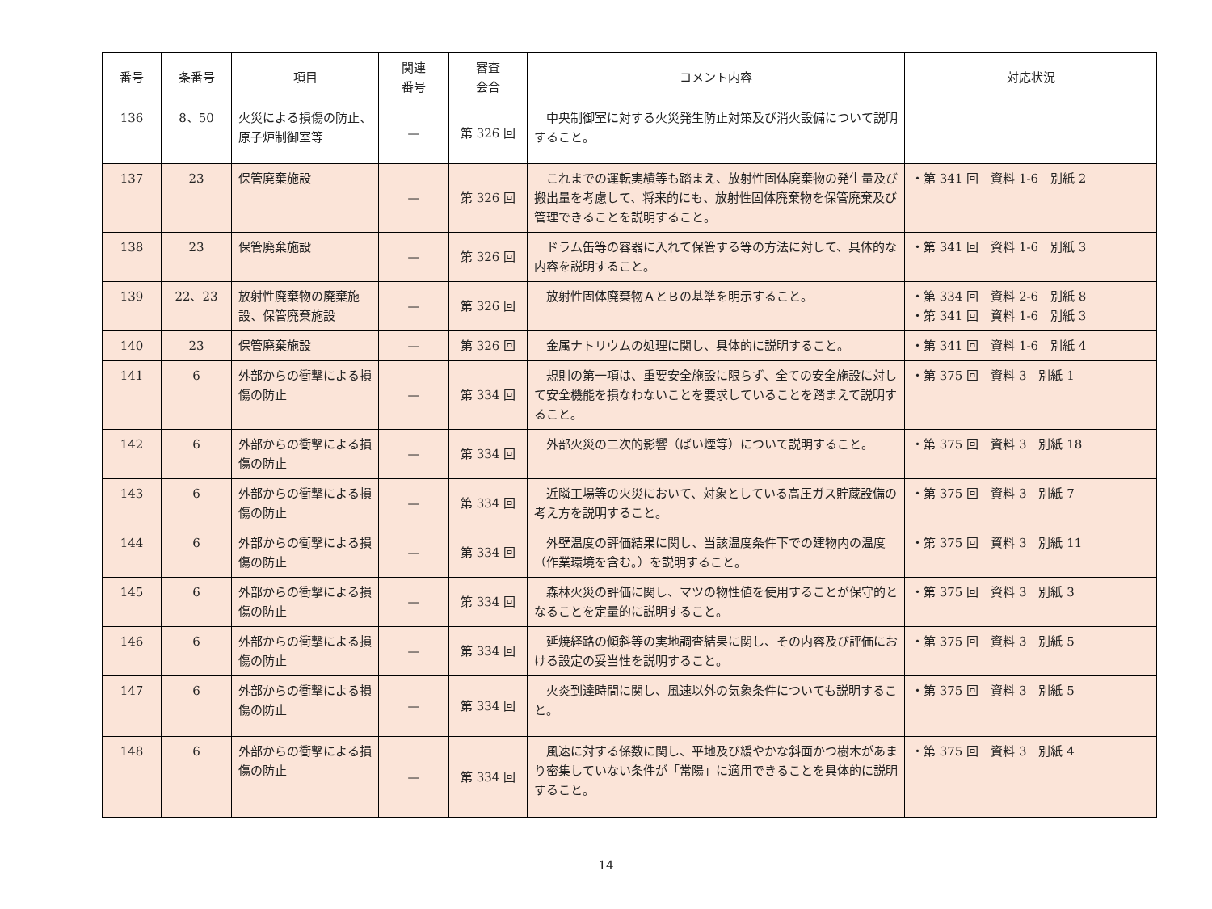| 番号 | 条番号 | 項目 | 関連 番号 | 審査 会合 | コメント内容 | 対応状況 |
| --- | --- | --- | --- | --- | --- | --- |
| 136 | 8、50 | 火災による損傷の防止、原子炉制御室等 | — | 第 326 回 | 中央制御室に対する火災発生防止対策及び消火設備について説明すること。 | |
| 137 | 23 | 保管廃棄施設 | — | 第 326 回 | これまでの運転実績等も踏まえ、放射性固体廃棄物の発生量及び搬出量を考慮して、将来的にも、放射性固体廃棄物を保管廃棄及び管理できることを説明すること。 | ・第 341 回 資料 1-6 別紙 2 |
| 138 | 23 | 保管廃棄施設 | — | 第 326 回 | ドラム缶等の容器に入れて保管する等の方法に対して、具体的な内容を説明すること。 | ・第 341 回 資料 1-6 別紙 3 |
| 139 | 22、23 | 放射性廃棄物の廃棄施設、保管廃棄施設 | — | 第 326 回 | 放射性固体廃棄物ＡとＢの基準を明示すること。 | ・第 334 回 資料 2-6 別紙 8 ・第 341 回 資料 1-6 別紙 3 |
| 140 | 23 | 保管廃棄施設 | — | 第 326 回 | 金属ナトリウムの処理に関し、具体的に説明すること。 | ・第 341 回 資料 1-6 別紙 4 |
| 141 | 6 | 外部からの衝撃による損傷の防止 | — | 第 334 回 | 規則の第一項は、重要安全施設に限らず、全ての安全施設に対して安全機能を損なわないことを要求していることを踏まえて説明すること。 | ・第 375 回 資料 3 別紙 1 |
| 142 | 6 | 外部からの衝撃による損傷の防止 | — | 第 334 回 | 外部火災の二次的影響（ばい煙等）について説明すること。 | ・第 375 回 資料 3 別紙 18 |
| 143 | 6 | 外部からの衝撃による損傷の防止 | — | 第 334 回 | 近隣工場等の火災において、対象としている高圧ガス貯蔵設備の考え方を説明すること。 | ・第 375 回 資料 3 別紙 7 |
| 144 | 6 | 外部からの衝撃による損傷の防止 | — | 第 334 回 | 外壁温度の評価結果に関し、当該温度条件下での建物内の温度（作業環境を含む。）を説明すること。 | ・第 375 回 資料 3 別紙 11 |
| 145 | 6 | 外部からの衝撃による損傷の防止 | — | 第 334 回 | 森林火災の評価に関し、マツの物性値を使用することが保守的となることを定量的に説明すること。 | ・第 375 回 資料 3 別紙 3 |
| 146 | 6 | 外部からの衝撃による損傷の防止 | — | 第 334 回 | 延焼経路の傾斜等の実地調査結果に関し、その内容及び評価における設定の妥当性を説明すること。 | ・第 375 回 資料 3 別紙 5 |
| 147 | 6 | 外部からの衝撃による損傷の防止 | — | 第 334 回 | 火炎到達時間に関し、風速以外の気象条件についても説明すること。 | ・第 375 回 資料 3 別紙 5 |
| 148 | 6 | 外部からの衝撃による損傷の防止 | — | 第 334 回 | 風速に対する係数に関し、平地及び緩やかな斜面かつ樹木があまり密集していない条件が「常陽」に適用できることを具体的に説明すること。 | ・第 375 回 資料 3 別紙 4 |
14